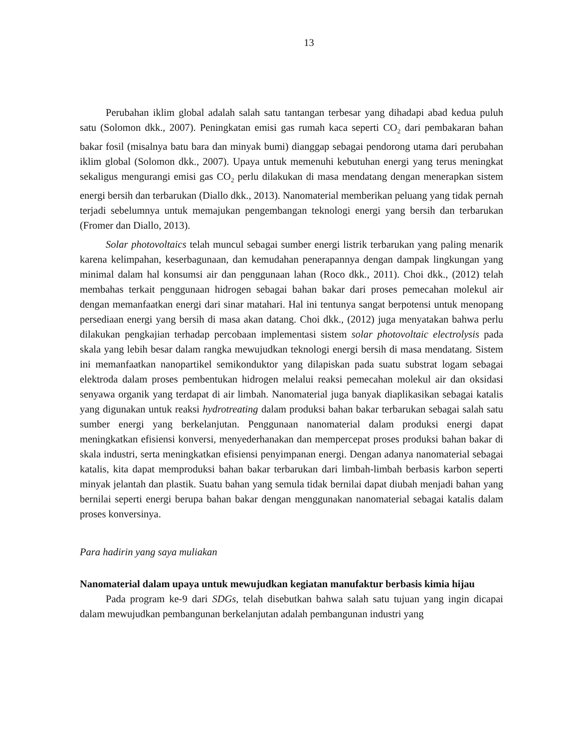13
Perubahan iklim global adalah salah satu tantangan terbesar yang dihadapi abad kedua puluh satu (Solomon dkk., 2007). Peningkatan emisi gas rumah kaca seperti CO<sub>2</sub> dari pembakaran bahan bakar fosil (misalnya batu bara dan minyak bumi) dianggap sebagai pendorong utama dari perubahan iklim global (Solomon dkk., 2007). Upaya untuk memenuhi kebutuhan energi yang terus meningkat sekaligus mengurangi emisi gas CO<sub>2</sub> perlu dilakukan di masa mendatang dengan menerapkan sistem energi bersih dan terbarukan (Diallo dkk., 2013). Nanomaterial memberikan peluang yang tidak pernah terjadi sebelumnya untuk memajukan pengembangan teknologi energi yang bersih dan terbarukan (Fromer dan Diallo, 2013).
Solar photovoltaics telah muncul sebagai sumber energi listrik terbarukan yang paling menarik karena kelimpahan, keserbagunaan, dan kemudahan penerapannya dengan dampak lingkungan yang minimal dalam hal konsumsi air dan penggunaan lahan (Roco dkk., 2011). Choi dkk., (2012) telah membahas terkait penggunaan hidrogen sebagai bahan bakar dari proses pemecahan molekul air dengan memanfaatkan energi dari sinar matahari. Hal ini tentunya sangat berpotensi untuk menopang persediaan energi yang bersih di masa akan datang. Choi dkk., (2012) juga menyatakan bahwa perlu dilakukan pengkajian terhadap percobaan implementasi sistem solar photovoltaic electrolysis pada skala yang lebih besar dalam rangka mewujudkan teknologi energi bersih di masa mendatang. Sistem ini memanfaatkan nanopartikel semikonduktor yang dilapiskan pada suatu substrat logam sebagai elektroda dalam proses pembentukan hidrogen melalui reaksi pemecahan molekul air dan oksidasi senyawa organik yang terdapat di air limbah. Nanomaterial juga banyak diaplikasikan sebagai katalis yang digunakan untuk reaksi hydrotreating dalam produksi bahan bakar terbarukan sebagai salah satu sumber energi yang berkelanjutan. Penggunaan nanomaterial dalam produksi energi dapat meningkatkan efisiensi konversi, menyederhanakan dan mempercepat proses produksi bahan bakar di skala industri, serta meningkatkan efisiensi penyimpanan energi. Dengan adanya nanomaterial sebagai katalis, kita dapat memproduksi bahan bakar terbarukan dari limbah-limbah berbasis karbon seperti minyak jelantah dan plastik. Suatu bahan yang semula tidak bernilai dapat diubah menjadi bahan yang bernilai seperti energi berupa bahan bakar dengan menggunakan nanomaterial sebagai katalis dalam proses konversinya.
Para hadirin yang saya muliakan
Nanomaterial dalam upaya untuk mewujudkan kegiatan manufaktur berbasis kimia hijau
Pada program ke-9 dari SDGs, telah disebutkan bahwa salah satu tujuan yang ingin dicapai dalam mewujudkan pembangunan berkelanjutan adalah pembangunan industri yang